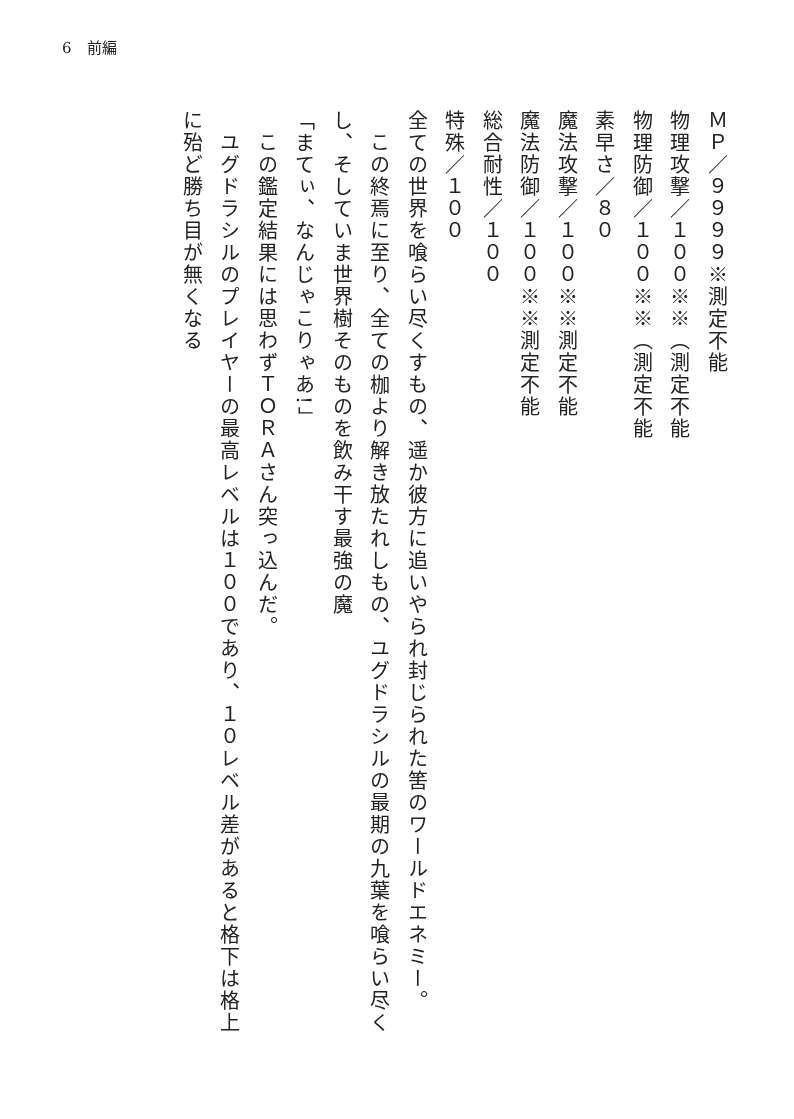6　前編
ＭＰ／９９９９※測定不能
物理攻撃／１００※※（測定不能
物理防御／１００※※（測定不能
素早さ／８０
魔法攻撃／１００※※測定不能
魔法防御／１００※※測定不能
総合耐性／１００
特殊／１００
全ての世界を喰らい尽くすもの、遥か彼方に追いやられ封じられた筈のワールドエネミー。
　この終焉に至り、全ての枷より解き放たれしもの、ユグドラシルの最期の九葉を喰らい尽くし、そしていま世界樹そのものを飲み干す最強の魔
「まてぃ、なんじゃこりゃあ!」
　この鑑定結果には思わずＴＯＲＡさん突っ込んだ。
　ユグドラシルのプレイヤーの最高レベルは１００であり、１０レベル差があると格下は格上に殆ど勝ち目が無くなる